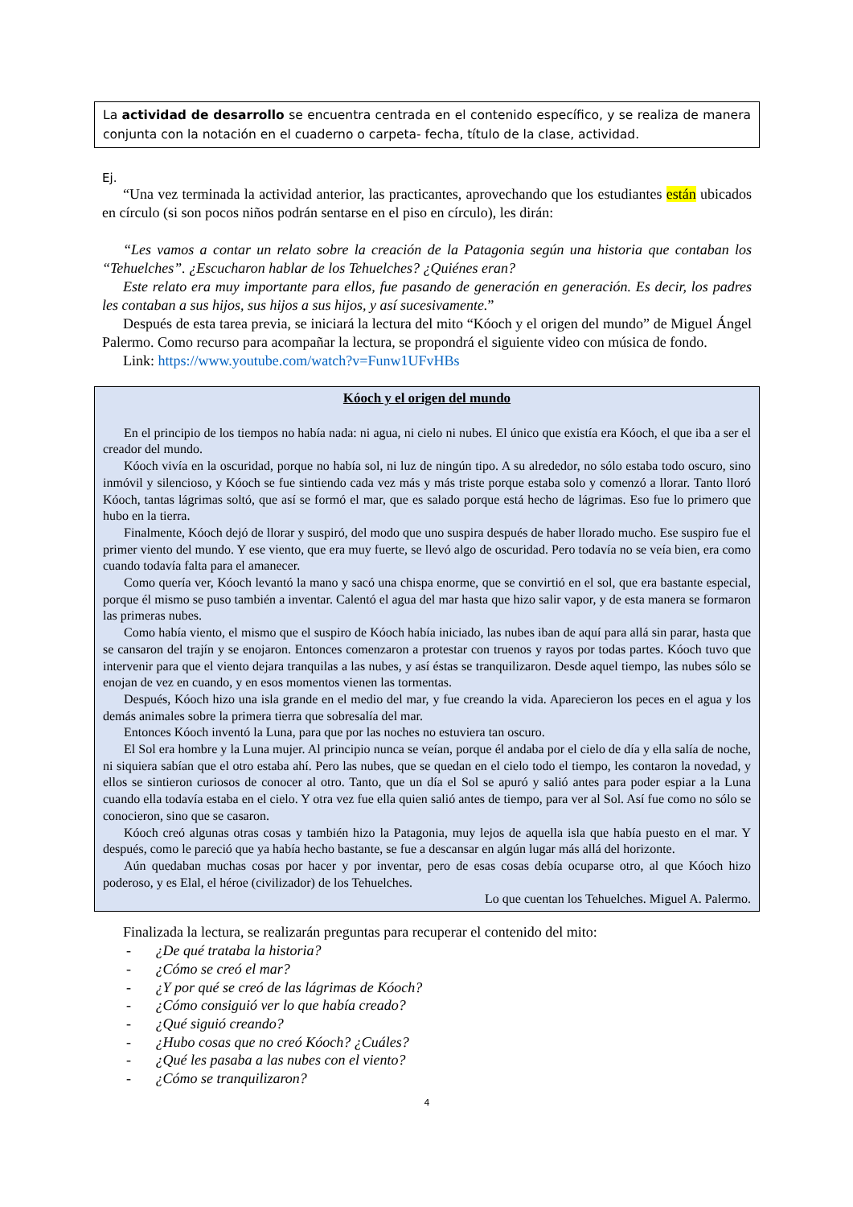La actividad de desarrollo se encuentra centrada en el contenido específico, y se realiza de manera conjunta con la notación en el cuaderno o carpeta- fecha, título de la clase, actividad.
Ej.
“Una vez terminada la actividad anterior, las practicantes, aprovechando que los estudiantes están ubicados en círculo (si son pocos niños podrán sentarse en el piso en círculo), les dirán:
“Les vamos a contar un relato sobre la creación de la Patagonia según una historia que contaban los “Tehuelches”. ¿Escucharon hablar de los Tehuelches? ¿Quiénes eran?
Este relato era muy importante para ellos, fue pasando de generación en generación. Es decir, los padres les contaban a sus hijos, sus hijos a sus hijos, y así sucesivamente.”
Después de esta tarea previa, se iniciará la lectura del mito “Kóoch y el origen del mundo” de Miguel Ángel Palermo. Como recurso para acompañar la lectura, se propondrá el siguiente video con música de fondo.
Link: https://www.youtube.com/watch?v=Funw1UFvHBs
Kóoch y el origen del mundo
En el principio de los tiempos no había nada: ni agua, ni cielo ni nubes. El único que existía era Kóoch, el que iba a ser el creador del mundo.
Kóoch vivía en la oscuridad, porque no había sol, ni luz de ningún tipo. A su alrededor, no sólo estaba todo oscuro, sino inmóvil y silencioso, y Kóoch se fue sintiendo cada vez más y más triste porque estaba solo y comenzó a llorar. Tanto lloró Kóoch, tantas lágrimas soltó, que así se formó el mar, que es salado porque está hecho de lágrimas. Eso fue lo primero que hubo en la tierra.
Finalmente, Kóoch dejó de llorar y suspiró, del modo que uno suspira después de haber llorado mucho. Ese suspiro fue el primer viento del mundo. Y ese viento, que era muy fuerte, se llevó algo de oscuridad. Pero todavía no se veía bien, era como cuando todavía falta para el amanecer.
Como quería ver, Kóoch levantó la mano y sacó una chispa enorme, que se convirtió en el sol, que era bastante especial, porque él mismo se puso también a inventar. Calentó el agua del mar hasta que hizo salir vapor, y de esta manera se formaron las primeras nubes.
Como había viento, el mismo que el suspiro de Kóoch había iniciado, las nubes iban de aquí para allá sin parar, hasta que se cansaron del trajín y se enojaron. Entonces comenzaron a protestar con truenos y rayos por todas partes. Kóoch tuvo que intervenir para que el viento dejara tranquilas a las nubes, y así éstas se tranquilizaron. Desde aquel tiempo, las nubes sólo se enojan de vez en cuando, y en esos momentos vienen las tormentas.
Después, Kóoch hizo una isla grande en el medio del mar, y fue creando la vida. Aparecieron los peces en el agua y los demás animales sobre la primera tierra que sobresalía del mar.
Entonces Kóoch inventó la Luna, para que por las noches no estuviera tan oscuro.
El Sol era hombre y la Luna mujer. Al principio nunca se veían, porque él andaba por el cielo de día y ella salía de noche, ni siquiera sabían que el otro estaba ahí. Pero las nubes, que se quedan en el cielo todo el tiempo, les contaron la novedad, y ellos se sintieron curiosos de conocer al otro. Tanto, que un día el Sol se apuró y salió antes para poder espiar a la Luna cuando ella todavía estaba en el cielo. Y otra vez fue ella quien salió antes de tiempo, para ver al Sol. Así fue como no sólo se conocieron, sino que se casaron.
Kóoch creó algunas otras cosas y también hizo la Patagonia, muy lejos de aquella isla que había puesto en el mar. Y después, como le pareció que ya había hecho bastante, se fue a descansar en algún lugar más allá del horizonte.
Aún quedaban muchas cosas por hacer y por inventar, pero de esas cosas debía ocuparse otro, al que Kóoch hizo poderoso, y es Elal, el héroe (civilizador) de los Tehuelches.
Lo que cuentan los Tehuelches. Miguel A. Palermo.
Finalizada la lectura, se realizarán preguntas para recuperar el contenido del mito:
- ¿De qué trataba la historia?
- ¿Cómo se creó el mar?
- ¿Y por qué se creó de las lágrimas de Kóoch?
- ¿Cómo consiguió ver lo que había creado?
- ¿Qué siguió creando?
- ¿Hubo cosas que no creó Kóoch? ¿Cuáles?
- ¿Qué les pasaba a las nubes con el viento?
- ¿Cómo se tranquilizaron?
4